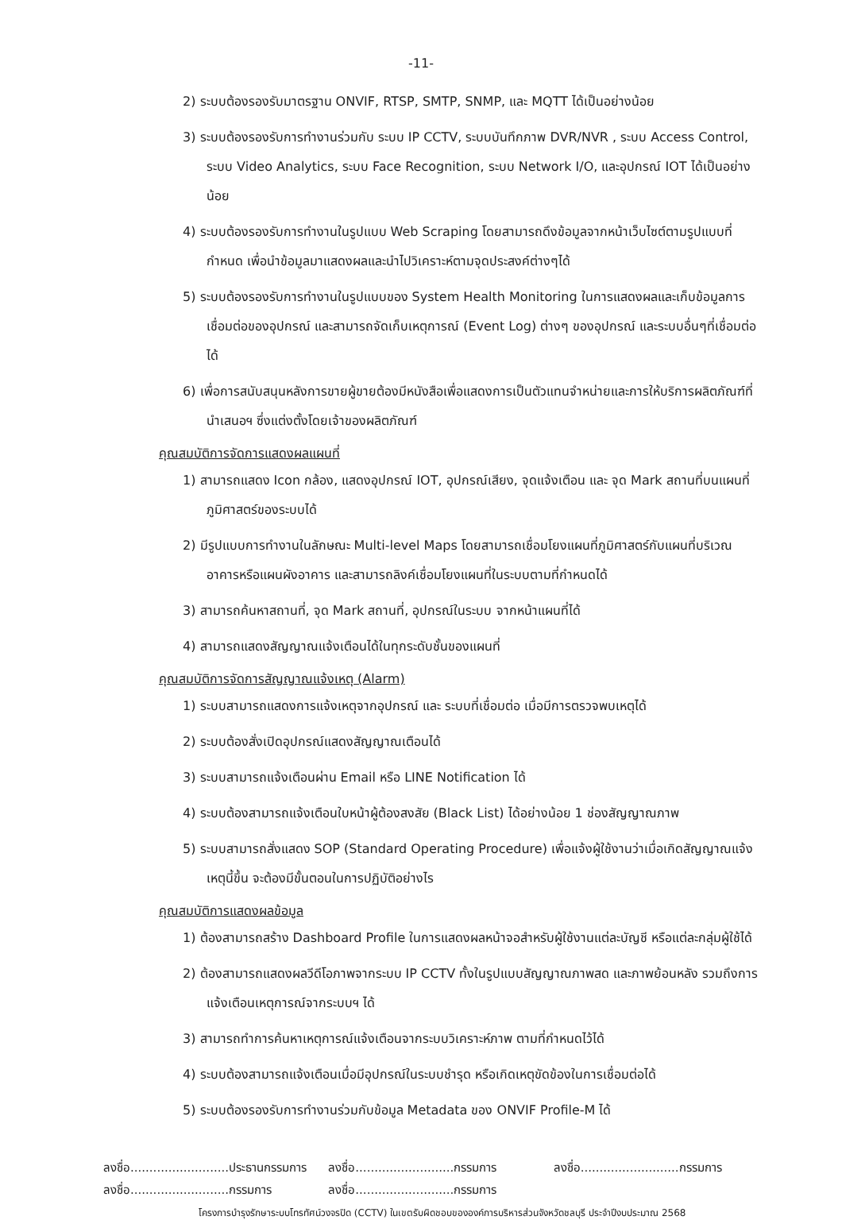-11-
2) ระบบต้องรองรับมาตรฐาน ONVIF, RTSP, SMTP, SNMP, และ MQTT ได้เป็นอย่างน้อย
3) ระบบต้องรองรับการทำงานร่วมกับ ระบบ IP CCTV, ระบบบันทึกภาพ DVR/NVR , ระบบ Access Control, ระบบ Video Analytics, ระบบ Face Recognition, ระบบ Network I/O, และอุปกรณ์ IOT ได้เป็นอย่างน้อย
4) ระบบต้องรองรับการทำงานในรูปแบบ Web Scraping โดยสามารถดึงข้อมูลจากหน้าเว็บไซต์ตามรูปแบบที่กำหนด เพื่อนำข้อมูลมาแสดงผลและนำไปวิเคราะห์ตามจุดประสงค์ต่างๆได้
5) ระบบต้องรองรับการทำงานในรูปแบบของ System Health Monitoring ในการแสดงผลและเก็บข้อมูลการเชื่อมต่อของอุปกรณ์ และสามารถจัดเก็บเหตุการณ์ (Event Log) ต่างๆ ของอุปกรณ์ และระบบอื่นๆที่เชื่อมต่อได้
6) เพื่อการสนับสนุนหลังการขายผู้ขายต้องมีหนังสือเพื่อแสดงการเป็นตัวแทนจำหน่ายและการให้บริการผลิตภัณฑ์ที่นำเสนอฯ ซึ่งแต่งตั้งโดยเจ้าของผลิตภัณฑ์
คุณสมบัติการจัดการแสดงผลแผนที่
1) สามารถแสดง Icon กล้อง, แสดงอุปกรณ์ IOT, อุปกรณ์เสียง, จุดแจ้งเตือน และ จุด Mark สถานที่บนแผนที่ภูมิศาสตร์ของระบบได้
2) มีรูปแบบการทำงานในลักษณะ Multi-level Maps โดยสามารถเชื่อมโยงแผนที่ภูมิศาสตร์กับแผนที่บริเวณอาคารหรือแผนผังอาคาร และสามารถลิงค์เชื่อมโยงแผนที่ในระบบตามที่กำหนดได้
3) สามารถค้นหาสถานที่, จุด Mark สถานที่, อุปกรณ์ในระบบ จากหน้าแผนที่ได้
4) สามารถแสดงสัญญาณแจ้งเตือนได้ในทุกระดับชั้นของแผนที่
คุณสมบัติการจัดการสัญญาณแจ้งเหตุ (Alarm)
1) ระบบสามารถแสดงการแจ้งเหตุจากอุปกรณ์ และ ระบบที่เชื่อมต่อ เมื่อมีการตรวจพบเหตุได้
2) ระบบต้องสั่งเปิดอุปกรณ์แสดงสัญญาณเตือนได้
3) ระบบสามารถแจ้งเตือนผ่าน Email หรือ LINE Notification ได้
4) ระบบต้องสามารถแจ้งเตือนใบหน้าผู้ต้องสงสัย (Black List) ได้อย่างน้อย 1 ช่องสัญญาณภาพ
5) ระบบสามารถสั่งแสดง SOP (Standard Operating Procedure) เพื่อแจ้งผู้ใช้งานว่าเมื่อเกิดสัญญาณแจ้งเหตุนี้ขึ้น จะต้องมีขั้นตอนในการปฏิบัติอย่างไร
คุณสมบัติการแสดงผลข้อมูล
1) ต้องสามารถสร้าง Dashboard Profile ในการแสดงผลหน้าจอสำหรับผู้ใช้งานแต่ละบัญชี หรือแต่ละกลุ่มผู้ใช้ได้
2) ต้องสามารถแสดงผลวีดีโอภาพจากระบบ IP CCTV ทั้งในรูปแบบสัญญาณภาพสด และภาพย้อนหลัง รวมถึงการแจ้งเตือนเหตุการณ์จากระบบฯ ได้
3) สามารถทำการค้นหาเหตุการณ์แจ้งเตือนจากระบบวิเคราะห์ภาพ ตามที่กำหนดไว้ได้
4) ระบบต้องสามารถแจ้งเตือนเมื่อมีอุปกรณ์ในระบบชำรุด หรือเกิดเหตุขัดข้องในการเชื่อมต่อได้
5) ระบบต้องรองรับการทำงานร่วมกับข้อมูล Metadata ของ ONVIF Profile-M ได้
ลงชื่อ..........................ประธานกรรมการ
ลงชื่อ..........................กรรมการ
ลงชื่อ..........................กรรมการ
ลงชื่อ..........................กรรมการ
ลงชื่อ..........................กรรมการ
โครงการบำรุงรักษาระบบโทรทัศน์วงจรปิด (CCTV) ในเขตรับผิดชอบขององค์การบริหารส่วนจังหวัดชลบุรี ประจำปีงบประมาณ 2568